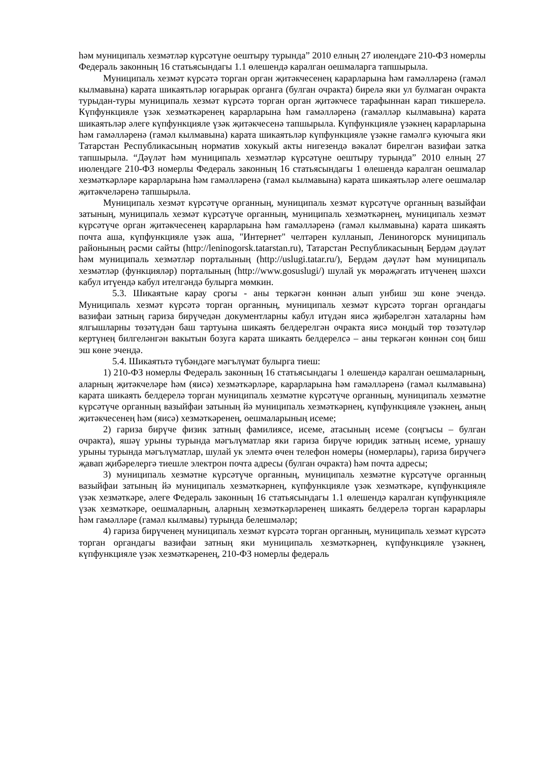һәм муниципаль хезмәтләр күрсәтүне оештыру турында” 2010 елның 27 июлендәге 210-ФЗ номерлы Федераль законның 16 статьясындагы 1.1 өлешендә каралган оешмаларга тапшырыла.
Муниципаль хезмәт күрсәтә торган орган җитәкчесенең карарларына һәм гамәлләренә (гамәл кылмавына) карата шикаятьләр югарырак органга (булган очракта) бирелә яки ул булмаган очракта турыдан-туры муниципаль хезмәт күрсәтә торган орган җитәкчесе тарафыннан карап тикшерелә. Күпфункцияле үзәк хезмәткәренең карарларына һәм гамәлләренә (гамәлләр кылмавына) карата шикаятьләр әлеге күпфункцияле үзәк җитәкчесенә тапшырыла. Күпфункцияле үзәкнең карарларына һәм гамәлләренә (гамәл кылмавына) карата шикаятьләр күпфункцияле үзәкне гамәлгә куючыга яки Татарстан Республикасының норматив хокукый акты нигезендә вәкаләт бирелгән вазифаи затка тапшырыла. “Дәүләт һәм муниципаль хезмәтләр күрсәтүне оештыру турында” 2010 елның 27 июлендәге 210-ФЗ номерлы Федераль законның 16 статьясындагы 1 өлешендә каралган оешмалар хезмәткәрләре карарларына һәм гамәлләренә (гамәл кылмавына) карата шикаятьләр әлеге оешмалар җитәкчеләренә тапшырыла.
Муниципаль хезмәт күрсәтүче органның, муниципаль хезмәт күрсәтүче органның вазыйфаи затының, муниципаль хезмәт күрсәтүче органның, муниципаль хезмәткәрнең, муниципаль хезмәт күрсәтүче орган җитәкчесенең карарларына һәм гамәлләренә (гамәл кылмавына) карата шикаять почта аша, күпфункцияле үзәк аша, "Интернет" челтәрен кулланып, Лениногорск муниципаль районының рәсми сайты (http://leninogorsk.tatarstan.ru), Татарстан Республикасының Бердәм дәүләт һәм муниципаль хезмәтләр порталының (http://uslugi.tatar.ru/), Бердәм дәүләт һәм муниципаль хезмәтләр (функцияләр) порталының (http://www.gosuslugi/) шулай ук мөрәҗәгать итүченең шәхси кабул итүендә кабул ителгәндә булырга мөмкин.
5.3. Шикаятьне карау срогы - аны теркәгән көннән алып унбиш эш көне эчендә. Муниципаль хезмәт күрсәтә торган органның, муниципаль хезмәт күрсәтә торган органдагы вазифаи затның гариза бирүчедән документларны кабул итүдән яисә җибәрелгән хаталарны һәм ялгышларны төзәтүдән баш тартуына шикаять белдерелгән очракта яисә мондый төр төзәтүләр кертүнең билгеләнгән вакытын бозуга карата шикаять белдерелсә – аны теркәгән көннән соң биш эш көне эчендә.
5.4. Шикаятьтә түбәндәге мәгълүмат булырга тиеш:
1) 210-ФЗ номерлы Федераль законның 16 статьясындагы 1 өлешендә каралган оешмаларның, аларның җитәкчеләре һәм (яисә) хезмәткәрләре, карарларына һәм гамәлләренә (гамәл кылмавына) карата шикаять белдерелә торган муниципаль хезмәтне күрсәтүче органның, муниципаль хезмәтне күрсәтүче органның вазыйфаи затының йә муниципаль хезмәткәрнең, күпфункцияле үзәкнең, аның җитәкчесенең һәм (яисә) хезмәткәренең, оешмаларының исеме;
2) гариза бирүче физик затның фамилиясе, исеме, атасының исеме (соңгысы – булган очракта), яшәү урыны турында мәгълүматлар яки гариза бирүче юридик затның исеме, урнашу урыны турында мәгълүматлар, шулай ук элемтә өчен телефон номеры (номерлары), гариза бирүчегә җавап җибәрелергә тиешле электрон почта адресы (булган очракта) һәм почта адресы;
3) муниципаль хезмәтне күрсәтүче органның, муниципаль хезмәтне күрсәтүче органның вазыйфаи затының йә муниципаль хезмәткәрнең, күпфункцияле үзәк хезмәткәре, күпфункцияле үзәк хезмәткәре, әлеге Федераль законның 16 статьясындагы 1.1 өлешендә каралган күпфункцияле үзәк хезмәткәре, оешмаларның, аларның хезмәткәрләренең шикаять белдерелә торган карарлары һәм гамәлләре (гамәл кылмавы) турында белешмәләр;
4) гариза бирүченең муниципаль хезмәт күрсәтә торган органның, муниципаль хезмәт күрсәтә торган органдагы вазифаи затның яки муниципаль хезмәткәрнең, күпфункцияле үзәкнең, күпфункцияле үзәк хезмәткәренең, 210-ФЗ номерлы федераль